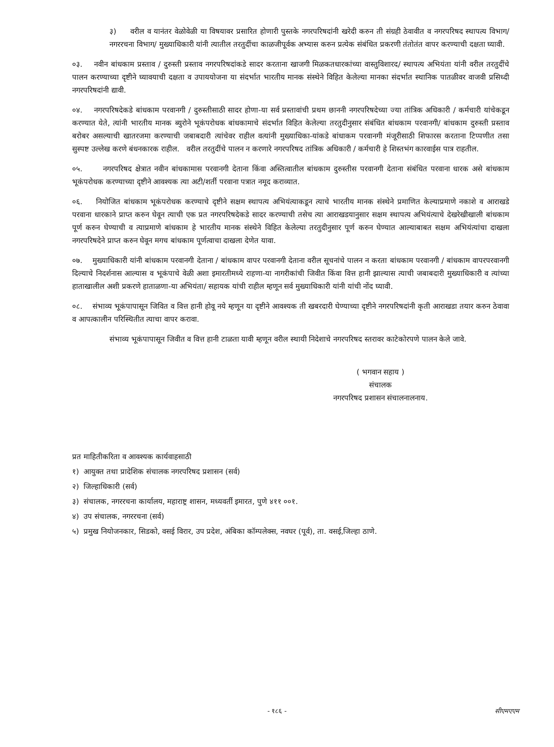३) वरील व यानंतर वेळोवेळी या विषयावर प्रसारित होणारी पुस्तके नगरपरिषदांनी खरेदी करुन ती संग्रही ठेवावीत व नगरपरिषद स्थापत्य विभाग/ नगररचना विभाग/ मुख्याधिकारी यांनी त्यातील तरतुदींचा काळजीपूर्वक अभ्यास करुन प्रत्येक संबंधित प्रकरणी तंतोतंत वापर करण्याची दक्षता घ्यावी.
०३. नवीन बांधकाम प्रस्ताव / दुरुस्ती प्रस्ताव नगरपरिषदांकडे सादर करताना खाजगी मिळकतधारकांच्या वास्तुविशारद/ स्थापत्य अभियंता यांनी वरील तरतुदींचे पालन करण्याच्या दृष्टीने घ्यावयाची दक्षता व उपाययोजना या संदर्भात भारतीय मानक संस्थेने विहित केलेल्या मानका संदर्भात स्थानिक पातळीवर वाजवी प्रसिध्दी नगरपरिषदांनी द्यावी.
०४. नगरपरिषदेकडे बांधकाम परवानगी / दुरुस्तीसाठी सादर होणा-या सर्व प्रस्तावांची प्रथम छाननी नगरपरिषदेच्या ज्या तांत्रिक अधिकारी / कर्मचारी यांचेकडून करण्यात येते, त्यांनी भारतीय मानक ब्युरोने भूकंपरोधक बांधकामाचे संदर्भात विहित केलेल्या तरतुदीनुसार संबंधित बांधकाम परवानगी/ बांधकाम दुरुस्ती प्रस्ताव बरोबर असल्याची खातरजमा करण्याची जबाबदारी त्यांचेवर राहील वत्यांनी मुख्याधिका-यांकडे बांधाकम परवानगी मंजूरीसाठी शिफारस करताना टिप्पणीत तसा सुस्पष्ट उल्लेख करणे बंधनकारक राहील. वरील तरतुदींचे पालन न करणारे नगरपरिषद तांत्रिक अधिकारी / कर्मचारी हे शिस्तभंग कारवाईस पात्र राहतील.
०५. नगरपरिषद क्षेत्रात नवीन बांधकामास परवानगी देताना किंवा अस्तित्वातील बांधकाम दुरुस्तीस परवानगी देताना संबंधित परवाना धारक असे बांधकाम भूकंपरोधक करण्याच्या दृष्टीने आवश्यक त्या अटी/शर्ती परवाना पत्रात नमूद कराव्यात.
०६. नियोजित बांधकाम भूकंपरोधक करण्याचे दृष्टीने सक्षम स्थापत्य अभियंत्याकडून त्याचे भारतीय मानक संस्थेने प्रमाणित केल्याप्रमाणे नकाशे व आराखडे परवाना धारकाने प्राप्त करुन घेवून त्याची एक प्रत नगरपरिषदेकडे सादर करण्याची तसेच त्या आराखडयानुसार सक्षम स्थापत्य अभियंत्याचे देखरेखीखाली बांधकाम पूर्ण करुन घेण्याची व त्याप्रमाणे बांधकाम हे भारतीय मानक संस्थेने विहित केलेल्या तरतुदीनुसार पूर्ण करुन घेण्यात आल्याबाबत सक्षम अभियंत्यांचा दाखला नगरपरिषदेने प्राप्त करुन घेवून मगच बांधकाम पूर्णत्वाचा दाखला देणेत यावा.
०७. मुख्याधिकारी यांनी बांधकाम परवानगी देताना / बांधकाम वापर परवानगी देताना वरील सूचनांचे पालन न करता बांधकाम परवानगी / बांधकाम वापरपरवानगी दिल्याचे निदर्शनास आल्यास व भूकंपाचे वेळी अशा इमारतीमध्ये राहणा-या नागरीकांची जिवीत किंवा वित्त हानी झाल्यास त्याची जबाबदारी मुख्याधिकारी व त्यांच्या हाताखालील अशी प्रकरणे हाताळणा-या अभियंता/ सहायक यांची राहील म्हणून सर्व मुख्याधिकारी यांनी यांची नोंद घ्यावी.
०८. संभाव्य भूकंपापासून जिवित व वित्त हानी होवू नये म्हणून या दृष्टीने आवश्यक ती खबरदारी घेण्याच्या दृष्टीने नगरपरिषदांनी कृती आराखडा तयार करुन ठेवावा व आपत्कालीन परिस्थितीत त्याचा वापर करावा.
संभाव्य भूकंपापासून जिवीत व वित्त हानी टाळता यावी म्हणून वरील स्थायी निदेशाचे नगरपरिषद स्तरावर काटेकोरपणे पालन केले जावे.
( भगवान सहाय )
संचालक
नगरपरिषद प्रशासन संचालनालनाय.
प्रत माहितीकरिता व आवश्यक कार्यवाहसाठी
१) आयुक्त तथा प्रादेशिक संचालक नगरपरिषद प्रशासन (सर्व)
२) जिल्हाधिकारी (सर्व)
३) संचालक, नगररचना कार्यालय, महाराष्ट्र शासन, मध्यवर्ती इमारत, पुणे ४११ ००१.
४) उप संचालक, नगररचना (सर्व)
५) प्रमुख नियोजनकार, सिडको, वसई विरार, उप प्रदेश, अंबिका कॉम्पलेक्स, नवघर (पूर्व), ता. वसई,जिल्हा ठाणे.
- १८६ -
सीएमएएम